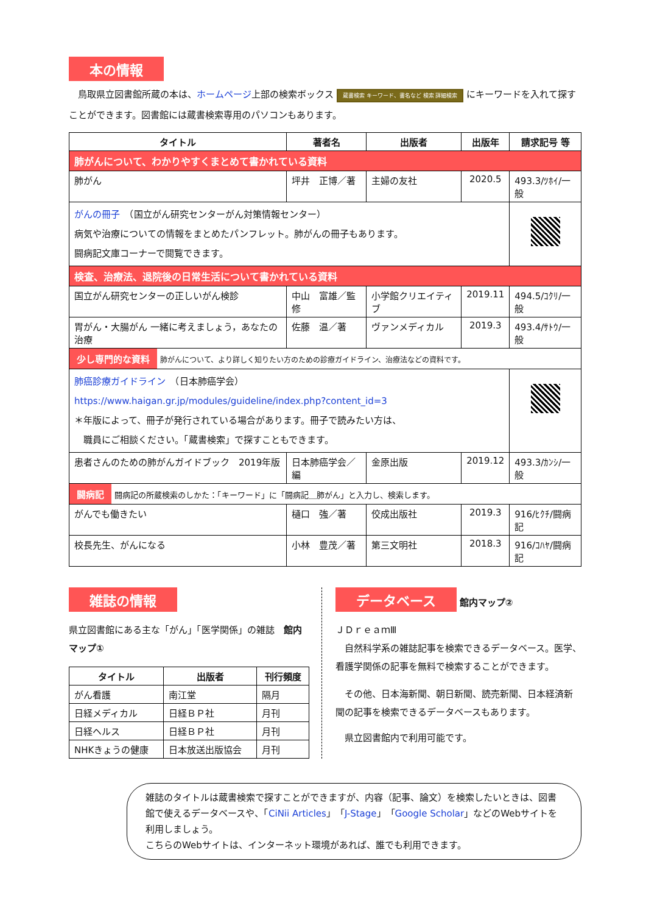本の情報
　鳥取県立図書館所蔵の本は、ホームページ上部の検索ボックス 蔵書検索 キーワード、書名など 検索 詳細検索 にキーワードを入れて探すことができます。図書館には蔵書検索専用のパソコンもあります。
| タイトル | 著者名 | 出版者 | 出版年 | 請求記号 等 |
| --- | --- | --- | --- | --- |
| 肺がんについて、わかりやすくまとめて書かれている資料 | | | | |
| 肺がん | 坪井 正博／著 | 主婦の友社 | 2020.5 | 493.3/ﾂﾎｲ/一般 |
| がんの冊子 （国立がん研究センターがん対策情報センター） 病気や治療についての情報をまとめたパンフレット。肺がんの冊子もあります。 闘病記文庫コーナーで閲覧できます。 | | | | |
| 検査、治療法、退院後の日常生活について書かれている資料 | | | | |
| 国立がん研究センターの正しいがん検診 | 中山 富雄／監修 | 小学館クリエイティブ | 2019.11 | 494.5/ｺｸﾘ/一般 |
| 胃がん・大腸がん 一緒に考えましょう，あなたの治療 | 佐藤 温／著 | ヴァンメディカル | 2019.3 | 493.4/ｻﾄｳ/一般 |
| 少し専門的な資料 肺がんについて、より詳しく知りたい方のための診療ガイドライン、治療法などの資料です。 | | | | |
| 肺癌診療ガイドライン （日本肺癌学会） https://www.haigan.gr.jp/modules/guideline/index.php?content_id=3 ＊年版によって、冊子が発行されている場合があります。冊子で読みたい方は、 職員にご相談ください。「蔵書検索」で探すこともできます。 | | | | |
| 患者さんのための肺がんガイドブック 2019年版 | 日本肺癌学会／編 | 金原出版 | 2019.12 | 493.3/ｶﾝｼ/一般 |
| 闘病記 闘病記の所蔵検索のしかた：「キーワード」に「闘病記＿肺がん」と入力し、検索します。 | | | | |
| がんでも働きたい | 樋口 強／著 | 佼成出版社 | 2019.3 | 916/ﾋｸﾁ/闘病記 |
| 校長先生、がんになる | 小林 豊茂／著 | 第三文明社 | 2018.3 | 916/ｺﾊﾔ/闘病記 |
雑誌の情報
県立図書館にある主な「がん」「医学関係」の雑誌　館内マップ①
| タイトル | 出版者 | 刊行頻度 |
| --- | --- | --- |
| がん看護 | 南江堂 | 隔月 |
| 日経メディカル | 日経ＢＰ社 | 月刊 |
| 日経ヘルス | 日経ＢＰ社 | 月刊 |
| NHKきょうの健康 | 日本放送出版協会 | 月刊 |
データベース
館内マップ②
ＪＤｒｅａｍⅢ
　自然科学系の雑誌記事を検索できるデータベース。医学、看護学関係の記事を無料で検索することができます。
　その他、日本海新聞、朝日新聞、読売新聞、日本経済新聞の記事を検索できるデータベースもあります。
　県立図書館内で利用可能です。
雑誌のタイトルは蔵書検索で探すことができますが、内容（記事、論文）を検索したいときは、図書館で使えるデータベースや、「CiNii Articles」「J-Stage」「Google Scholar」などのWebサイトを利用しましょう。
こちらのWebサイトは、インターネット環境があれば、誰でも利用できます。